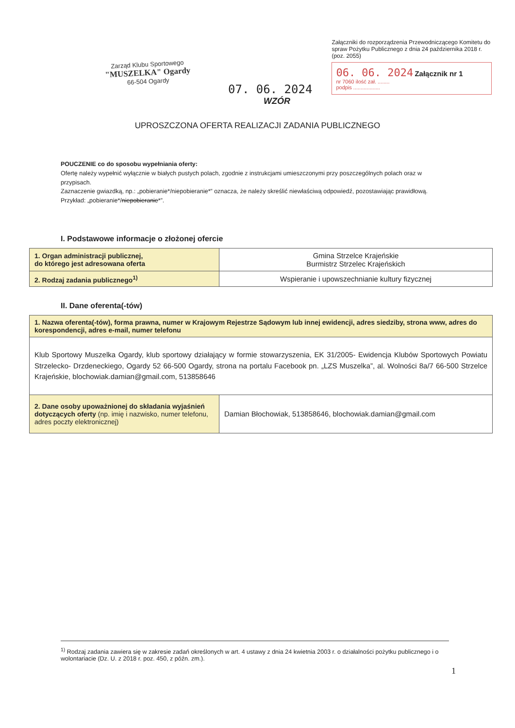Zarząd Klubu Sportowego
"MUSZELKA" Ogardy
66-504 Ogardy
07. 06. 2024
Załączniki do rozporządzenia Przewodniczącego Komitetu do spraw Pożytku Publicznego z dnia 24 października 2018 r. (poz. 2055)
06. 06. 2024 Załącznik nr 1
nr 7060 ilość zał. ........
podpis ..................
WZÓR
UPROSZCZONA OFERTA REALIZACJI ZADANIA PUBLICZNEGO
POUCZENIE co do sposobu wypełniania oferty:
Ofertę należy wypełnić wyłącznie w białych pustych polach, zgodnie z instrukcjami umieszczonymi przy poszczególnych polach oraz w przypisach.
Zaznaczenie gwiazdką, np.: „pobieranie*/niepobieranie*” oznacza, że należy skreślić niewłaściwą odpowiedź, pozostawiając prawidłową. Przykład: „pobieranie*/niepobieranie*”.
I. Podstawowe informacje o złożonej ofercie
| 1. Organ administracji publicznej, do którego jest adresowana oferta | Gmina Strzelce Krajeńskie Burmistrz Strzelec Krajeńskich |
| 2. Rodzaj zadania publicznego<sup>1)</sup> | Wspieranie i upowszechnianie kultury fizycznej |
II. Dane oferenta(-tów)
| 1. Nazwa oferenta(-tów), forma prawna, numer w Krajowym Rejestrze Sądowym lub innej ewidencji, adres siedziby, strona www, adres do korespondencji, adres e-mail, numer telefonu | |
| Klub Sportowy Muszelka Ogardy, klub sportowy działający w formie stowarzyszenia, EK 31/2005- Ewidencja Klubów Sportowych Powiatu Strzelecko- Drzdeneckiego, Ogardy 52 66-500 Ogardy, strona na portalu Facebook pn. „LZS Muszelka”, al. Wolności 8a/7 66-500 Strzelce Krajeńskie, blochowiak.damian@gmail.com, 513858646 | |
| 2. Dane osoby upoważnionej do składania wyjaśnień dotyczących oferty (np. imię i nazwisko, numer telefonu, adres poczty elektronicznej) | Damian Błochowiak, 513858646, blochowiak.damian@gmail.com |
<sup>1)</sup> Rodzaj zadania zawiera się w zakresie zadań określonych w art. 4 ustawy z dnia 24 kwietnia 2003 r. o działalności pożytku publicznego i o wolontariacie (Dz. U. z 2018 r. poz. 450, z późn. zm.).
1